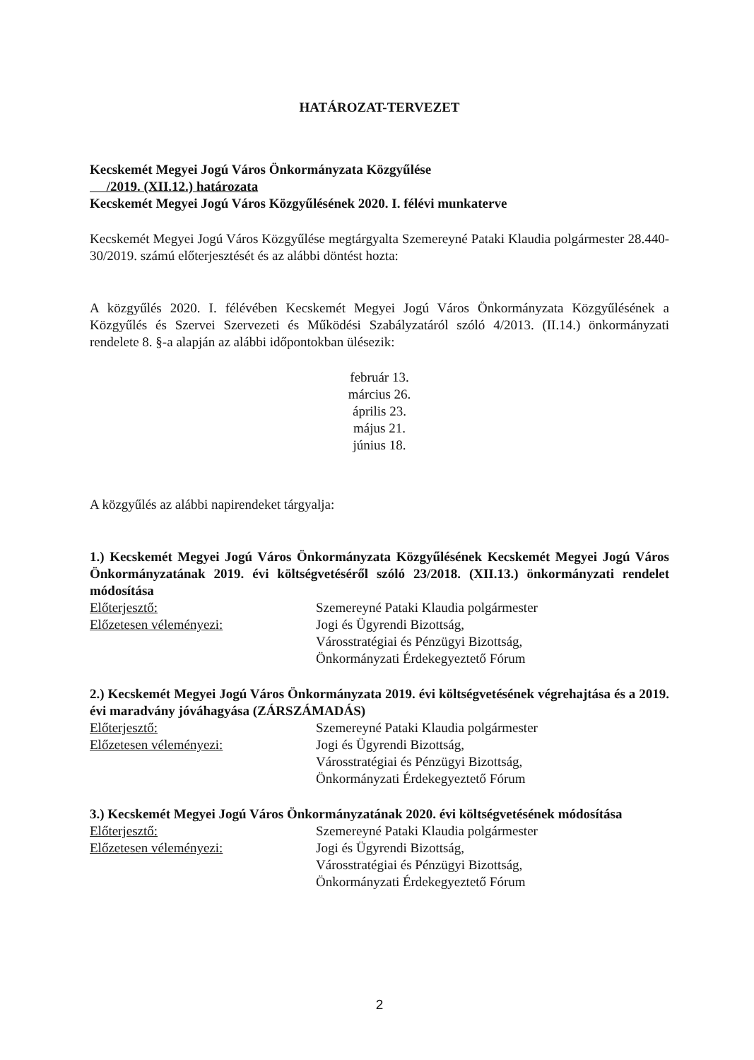HATÁROZAT-TERVEZET
Kecskemét Megyei Jogú Város Önkormányzata Közgyűlése
/2019. (XII.12.) határozata
Kecskemét Megyei Jogú Város Közgyűlésének 2020. I. félévi munkaterve
Kecskemét Megyei Jogú Város Közgyűlése megtárgyalta Szemereyné Pataki Klaudia polgármester 28.440-30/2019. számú előterjesztését és az alábbi döntést hozta:
A közgyűlés 2020. I. félévében Kecskemét Megyei Jogú Város Önkormányzata Közgyűlésének a Közgyűlés és Szervei Szervezeti és Működési Szabályzatáról szóló 4/2013. (II.14.) önkormányzati rendelete 8. §-a alapján az alábbi időpontokban ülésezik:
február 13.
március 26.
április 23.
május 21.
június 18.
A közgyűlés az alábbi napirendeket tárgyalja:
1.) Kecskemét Megyei Jogú Város Önkormányzata Közgyűlésének Kecskemét Megyei Jogú Város Önkormányzatának 2019. évi költségvetéséről szóló 23/2018. (XII.13.) önkormányzati rendelet módosítása
Előterjesztő: Szemereyné Pataki Klaudia polgármester
Előzetesen véleményezi: Jogi és Ügyrendi Bizottság,
Városstratégiai és Pénzügyi Bizottság,
Önkormányzati Érdekegyeztető Fórum
2.) Kecskemét Megyei Jogú Város Önkormányzata 2019. évi költségvetésének végrehajtása és a 2019. évi maradvány jóváhagyása (ZÁRSZÁMADÁS)
Előterjesztő: Szemereyné Pataki Klaudia polgármester
Előzetesen véleményezi: Jogi és Ügyrendi Bizottság,
Városstratégiai és Pénzügyi Bizottság,
Önkormányzati Érdekegyeztető Fórum
3.) Kecskemét Megyei Jogú Város Önkormányzatának 2020. évi költségvetésének módosítása
Előterjesztő: Szemereyné Pataki Klaudia polgármester
Előzetesen véleményezi: Jogi és Ügyrendi Bizottság,
Városstratégiai és Pénzügyi Bizottság,
Önkormányzati Érdekegyeztető Fórum
2